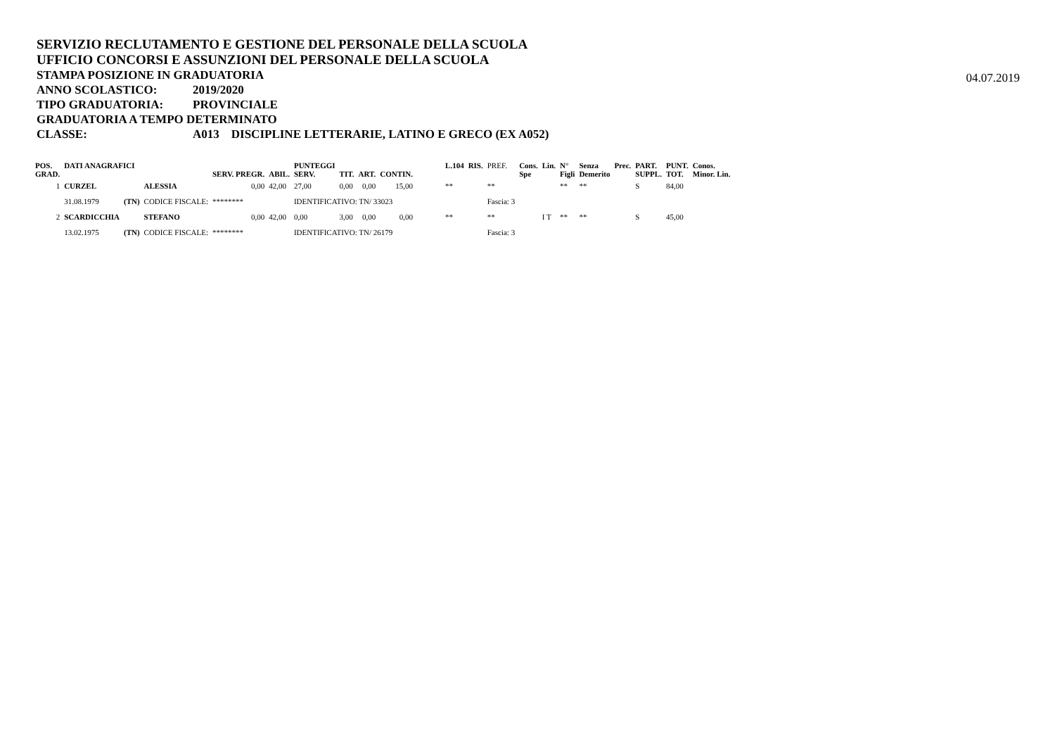SERVIZIO RECLUTAMENTO E GESTIONE DEL PERSONALE DELLA SCUOLA
UFFICIO CONCORSI E ASSUNZIONI DEL PERSONALE DELLA SCUOLA
STAMPA POSIZIONE IN GRADUATORIA
ANNO SCOLASTICO: 2019/2020
TIPO GRADUATORIA: PROVINCIALE
GRADUATORIA A TEMPO DETERMINATO
CLASSE: A013 DISCIPLINE LETTERARIE, LATINO E GRECO (EX A052)
04.07.2019
| POS. GRAD. | DATI ANAGRAFICI | | | SERV. PREGR. | ABIL. | PUNTEGGI SERV. | TIT. | ART. | CONTIN. | L.104 | RIS. | PREF. | Cons. Spe | Lin. | N° Figli | Senza Demerito | Prec. | PART. SUPPL. | PUNT. TOT. | Conos. Minor. Lin. |
| --- | --- | --- | --- | --- | --- | --- | --- | --- | --- | --- | --- | --- | --- | --- | --- | --- | --- | --- | --- | --- |
| 1 | CURZEL | | ALESSIA | 0,00 | 42,00 | 27,00 | 0,00 | 0,00 | 15,00 | ** | | ** | | | ** | ** | | S | 84,00 | |
| | 31.08.1979 | (TN) | CODICE FISCALE: | ******** | | IDENTIFICATIVO: TN/ 33023 | | | | | | Fascia: 3 | | | | | | | | |
| 2 | SCARDICCHIA | | STEFANO | 0,00 | 42,00 | 0,00 | 3,00 | 0,00 | 0,00 | ** | | ** | | I T | ** | ** | | S | 45,00 | |
| | 13.02.1975 | (TN) | CODICE FISCALE: | ******** | | IDENTIFICATIVO: TN/ 26179 | | | | | | Fascia: 3 | | | | | | | | |